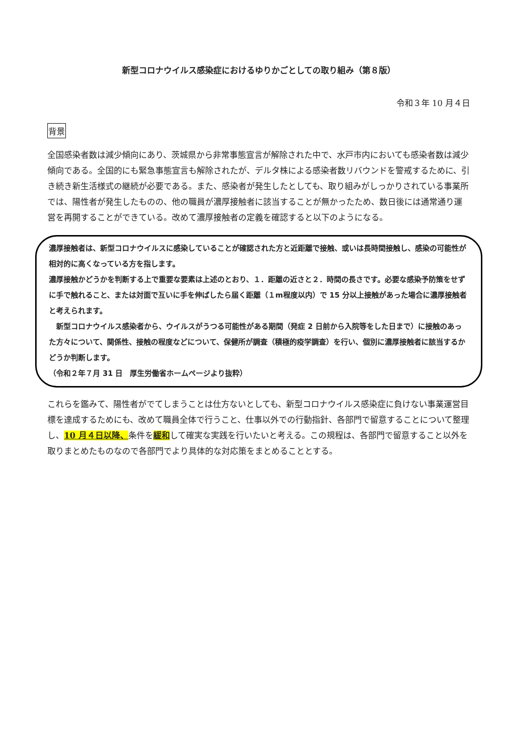新型コロナウイルス感染症におけるゆりかごとしての取り組み（第８版）
令和３年 10 月４日
背景
全国感染者数は減少傾向にあり、茨城県から非常事態宣言が解除された中で、水戸市内においても感染者数は減少傾向である。全国的にも緊急事態宣言も解除されたが、デルタ株による感染者数リバウンドを警戒するために、引き続き新生活様式の継続が必要である。また、感染者が発生したとしても、取り組みがしっかりされている事業所では、陽性者が発生したものの、他の職員が濃厚接触者に該当することが無かったため、数日後には通常通り運営を再開することができている。改めて濃厚接触者の定義を確認すると以下のようになる。
濃厚接触者は、新型コロナウイルスに感染していることが確認された方と近距離で接触、或いは長時間接触し、感染の可能性が相対的に高くなっている方を指します。
濃厚接触かどうかを判断する上で重要な要素は上述のとおり、１．距離の近さと２．時間の長さです。必要な感染予防策をせずに手で触れること、または対面で互いに手を伸ばしたら届く距離（１m程度以内）で 15 分以上接触があった場合に濃厚接触者と考えられます。
　新型コロナウイルス感染者から、ウイルスがうつる可能性がある期間（発症 2 日前から入院等をした日まで）に接触のあった方々について、関係性、接触の程度などについて、保健所が調査（積極的疫学調査）を行い、個別に濃厚接触者に該当するかどうか判断します。
（令和２年７月 31 日　厚生労働省ホームページより抜粋）
これらを鑑みて、陽性者がでてしまうことは仕方ないとしても、新型コロナウイルス感染症に負けない事業運営目標を達成するためにも、改めて職員全体で行うこと、仕事以外での行動指針、各部門で留意することについて整理し、10 月４日以降、条件を緩和して確実な実践を行いたいと考える。この規程は、各部門で留意すること以外を取りまとめたものなので各部門でより具体的な対応策をまとめることとする。